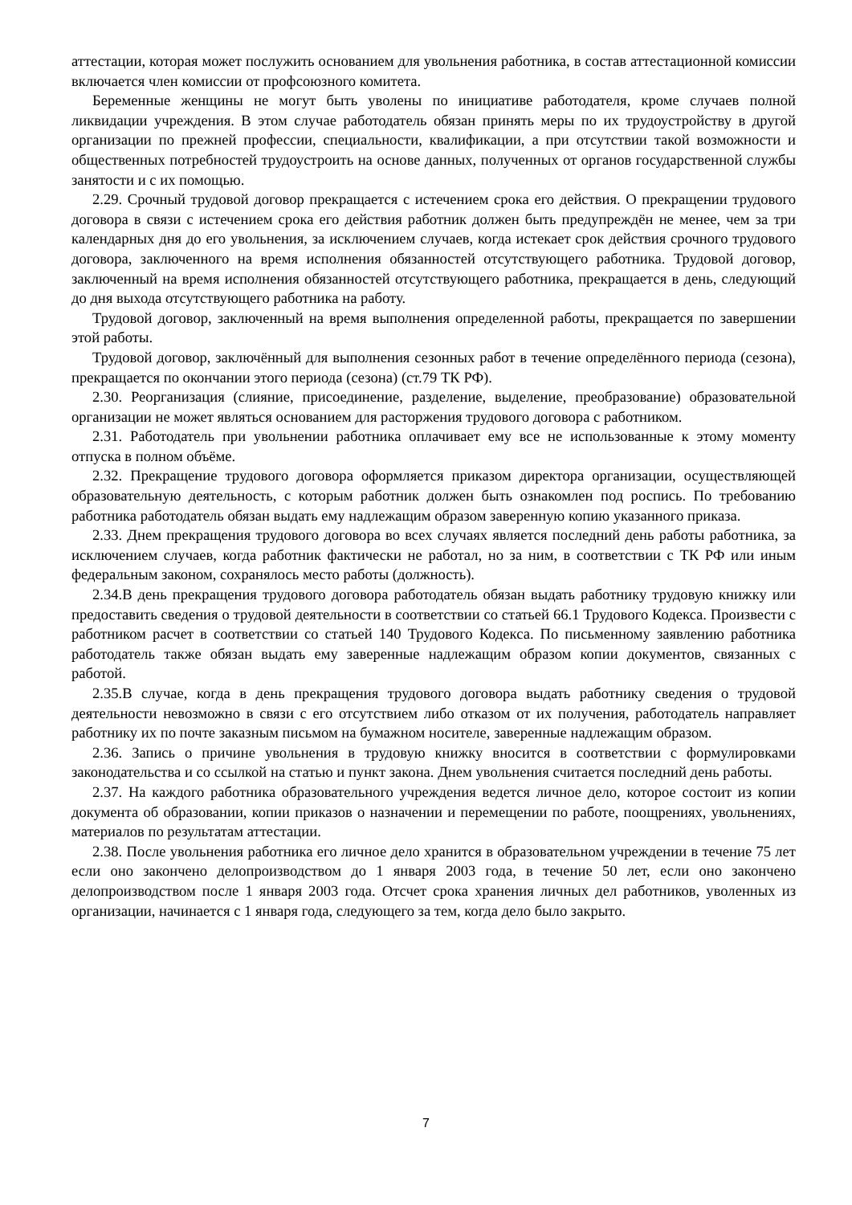аттестации, которая может послужить основанием для увольнения работника, в состав аттестационной комиссии включается член комиссии от профсоюзного комитета.
Беременные женщины не могут быть уволены по инициативе работодателя, кроме случаев полной ликвидации учреждения. В этом случае работодатель обязан принять меры по их трудоустройству в другой организации по прежней профессии, специальности, квалификации, а при отсутствии такой возможности и общественных потребностей трудоустроить на основе данных, полученных от органов государственной службы занятости и с их помощью.
2.29. Срочный трудовой договор прекращается с истечением срока его действия. О прекращении трудового договора в связи с истечением срока его действия работник должен быть предупреждён не менее, чем за три календарных дня до его увольнения, за исключением случаев, когда истекает срок действия срочного трудового договора, заключенного на время исполнения обязанностей отсутствующего работника. Трудовой договор, заключенный на время исполнения обязанностей отсутствующего работника, прекращается в день, следующий до дня выхода отсутствующего работника на работу.
Трудовой договор, заключенный на время выполнения определенной работы, прекращается по завершении этой работы.
Трудовой договор, заключённый для выполнения сезонных работ в течение определённого периода (сезона), прекращается по окончании этого периода (сезона) (ст.79 ТК РФ).
2.30. Реорганизация (слияние, присоединение, разделение, выделение, преобразование) образовательной организации не может являться основанием для расторжения трудового договора с работником.
2.31. Работодатель при увольнении работника оплачивает ему все не использованные к этому моменту отпуска в полном объёме.
2.32. Прекращение трудового договора оформляется приказом директора организации, осуществляющей образовательную деятельность, с которым работник должен быть ознакомлен под роспись. По требованию работника работодатель обязан выдать ему надлежащим образом заверенную копию указанного приказа.
2.33. Днем прекращения трудового договора во всех случаях является последний день работы работника, за исключением случаев, когда работник фактически не работал, но за ним, в соответствии с ТК РФ или иным федеральным законом, сохранялось место работы (должность).
2.34.В день прекращения трудового договора работодатель обязан выдать работнику трудовую книжку или предоставить сведения о трудовой деятельности в соответствии со статьей 66.1 Трудового Кодекса. Произвести с работником расчет в соответствии со статьей 140 Трудового Кодекса. По письменному заявлению работника работодатель также обязан выдать ему заверенные надлежащим образом копии документов, связанных с работой.
2.35.В случае, когда в день прекращения трудового договора выдать работнику сведения о трудовой деятельности невозможно в связи с его отсутствием либо отказом от их получения, работодатель направляет работнику их по почте заказным письмом на бумажном носителе, заверенные надлежащим образом.
2.36. Запись о причине увольнения в трудовую книжку вносится в соответствии с формулировками законодательства и со ссылкой на статью и пункт закона. Днем увольнения считается последний день работы.
2.37. На каждого работника образовательного учреждения ведется личное дело, которое состоит из копии документа об образовании, копии приказов о назначении и перемещении по работе, поощрениях, увольнениях, материалов по результатам аттестации.
2.38. После увольнения работника его личное дело хранится в образовательном учреждении в течение 75 лет если оно закончено делопроизводством до 1 января 2003 года, в течение 50 лет, если оно закончено делопроизводством после 1 января 2003 года. Отсчет срока хранения личных дел работников, уволенных из организации, начинается с 1 января года, следующего за тем, когда дело было закрыто.
7